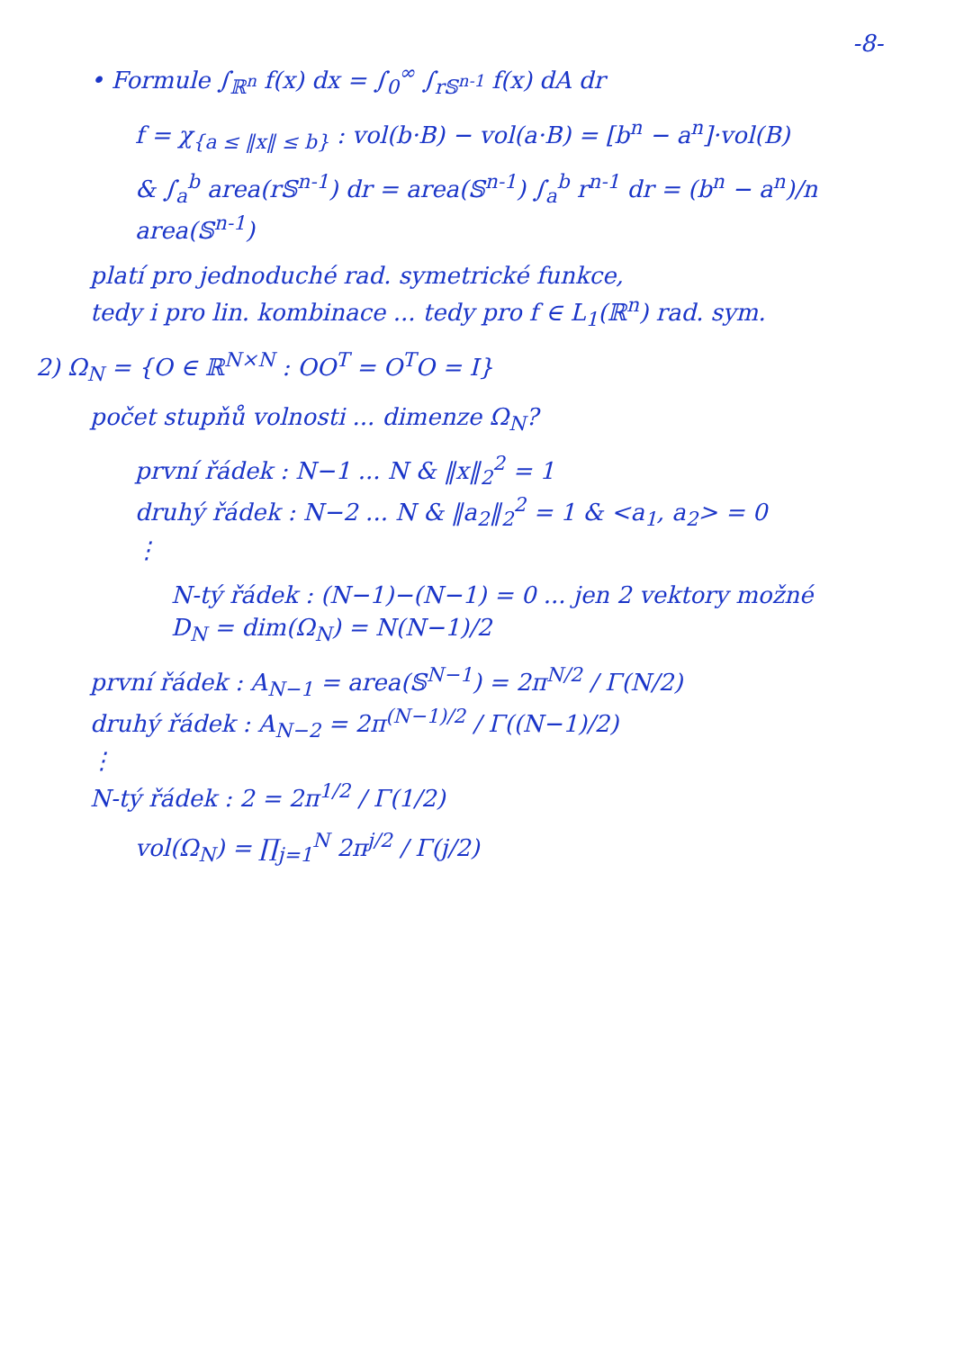-8-
• Formule ∫<sub>ℝ<sup>n</sup></sub> f(x) dx = ∫<sub>0</sub><sup>∞</sup> ∫<sub>r𝕊<sup>n-1</sup></sub> f(x) dA dr
f = χ<sub>{a ≤ ‖x‖ ≤ b}</sub> : vol(b·B) − vol(a·B) = [b<sup>n</sup> − a<sup>n</sup>]·vol(B)
& ∫<sub>a</sub><sup>b</sup> area(r𝕊<sup>n-1</sup>) dr = area(𝕊<sup>n-1</sup>) ∫<sub>a</sub><sup>b</sup> r<sup>n-1</sup> dr = (b<sup>n</sup> − a<sup>n</sup>)/n area(𝕊<sup>n-1</sup>)
platí pro jednoduché rad. symetrické funkce,
tedy i pro lin. kombinace ... tedy pro f ∈ L<sub>1</sub>(ℝ<sup>n</sup>) rad. sym.
2) Ω<sub>N</sub> = {O ∈ ℝ<sup>N×N</sup> : OO<sup>T</sup> = O<sup>T</sup>O = I}
počet stupňů volnosti ... dimenze Ω<sub>N</sub>?
první řádek : N−1 ... N & ‖x‖<sub>2</sub><sup>2</sup> = 1
druhý řádek : N−2 ... N & ‖a<sub>2</sub>‖<sub>2</sub><sup>2</sup> = 1 & <a<sub>1</sub>, a<sub>2</sub>> = 0
⋮
N-tý řádek : (N−1)−(N−1) = 0 ... jen 2 vektory možné
D<sub>N</sub> = dim(Ω<sub>N</sub>) = N(N−1)/2
první řádek : A<sub>N−1</sub> = area(𝕊<sup>N−1</sup>) = 2π<sup>N/2</sup> / Γ(N/2)
druhý řádek : A<sub>N−2</sub> = 2π<sup>(N−1)/2</sup> / Γ((N−1)/2)
⋮
N-tý řádek : 2 = 2π<sup>1/2</sup> / Γ(1/2)
vol(Ω<sub>N</sub>) = ∏<sub>j=1</sub><sup>N</sup> 2π<sup>j/2</sup> / Γ(j/2)